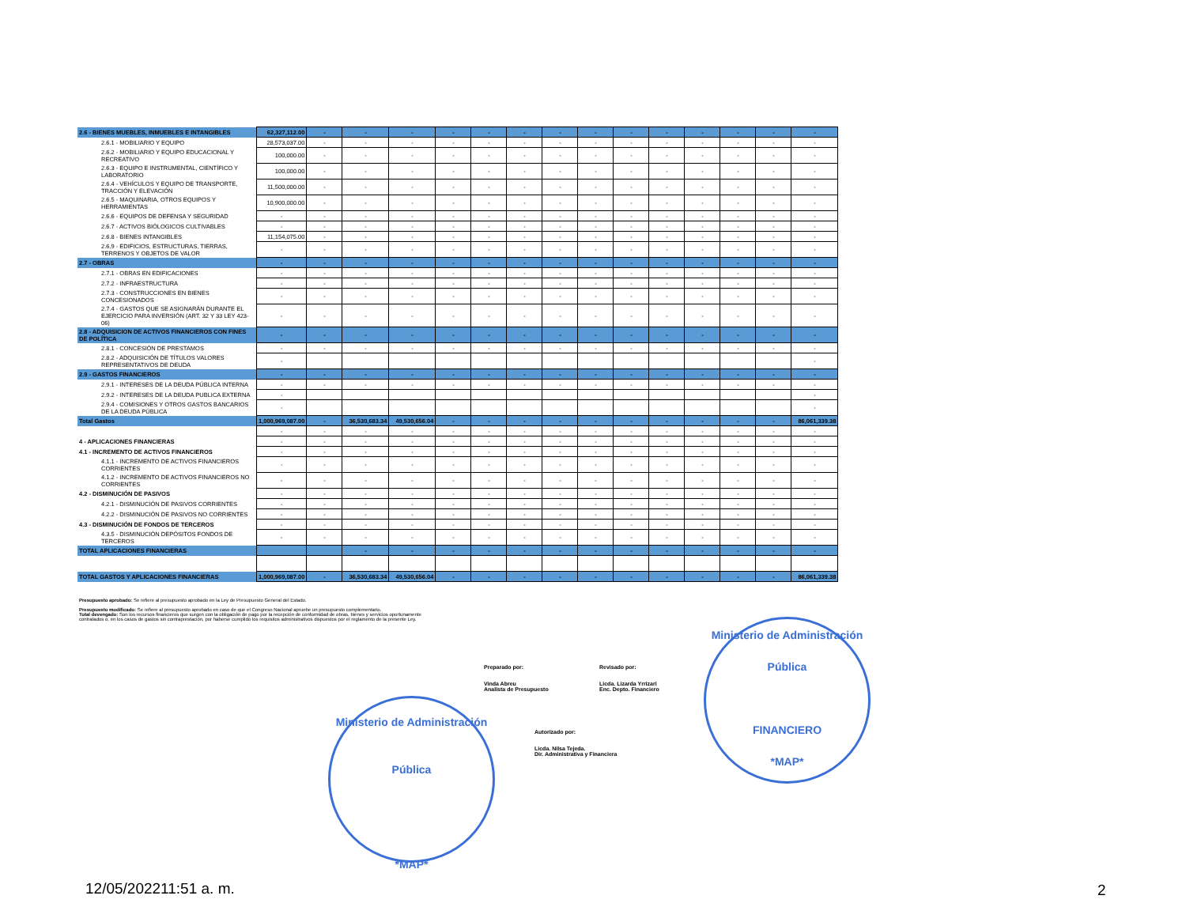| 2.6 - BIENES MUEBLES, INMUEBLES E INTANGIBLES | 62,327,112.00 | - | - | - | - | - | - | - | - | - | - | - | - | - | - |
| 2.6.1 - MOBILIARIO Y EQUIPO | 28,573,037.00 | - | - | - | - | - | - | - | - | - | - | - | - | - | - |
| 2.6.2 - MOBILIARIO Y EQUIPO EDUCACIONAL Y RECREATIVO | 100,000.00 | - | - | - | - | - | - | - | - | - | - | - | - | - | - |
| 2.6.3 - EQUIPO E INSTRUMENTAL, CIENTÍFICO Y LABORATORIO | 100,000.00 | - | - | - | - | - | - | - | - | - | - | - | - | - | - |
| 2.6.4 - VEHÍCULOS Y EQUIPO DE TRANSPORTE, TRACCIÓN Y ELEVACIÓN | 11,500,000.00 | - | - | - | - | - | - | - | - | - | - | - | - | - | - |
| 2.6.5 - MAQUINARIA, OTROS EQUIPOS Y HERRAMIENTAS | 10,900,000.00 | - | - | - | - | - | - | - | - | - | - | - | - | - | - |
| 2.6.6 - EQUIPOS DE DEFENSA Y SEGURIDAD | - | - | - | - | - | - | - | - | - | - | - | - | - | - | - |
| 2.6.7 - ACTIVOS BIÓLOGICOS CULTIVABLES | - | - | - | - | - | - | - | - | - | - | - | - | - | - | - |
| 2.6.8 - BIENES INTANGIBLES | 11,154,075.00 | - | - | - | - | - | - | - | - | - | - | - | - | - | - |
| 2.6.9 - EDIFICIOS, ESTRUCTURAS, TIERRAS, TERRENOS Y OBJETOS DE VALOR | - | - | - | - | - | - | - | - | - | - | - | - | - | - | - |
| 2.7 - OBRAS | - | - | - | - | - | - | - | - | - | - | - | - | - | - | - |
| 2.7.1 - OBRAS EN EDIFICACIONES | - | - | - | - | - | - | - | - | - | - | - | - | - | - | - |
| 2.7.2 - INFRAESTRUCTURA | - | - | - | - | - | - | - | - | - | - | - | - | - | - | - |
| 2.7.3 - CONSTRUCCIONES EN BIENES CONCESIONADOS | - | - | - | - | - | - | - | - | - | - | - | - | - | - | - |
| 2.7.4 - GASTOS QUE SE ASIGNARÁN DURANTE EL EJERCICIO PARA INVERSIÓN (ART. 32 Y 33 LEY 423-06) | - | - | - | - | - | - | - | - | - | - | - | - | - | - | - |
| 2.8 - ADQUISICION DE ACTIVOS FINANCIEROS CON FINES DE POLÍTICA | - | - | - | - | - | - | - | - | - | - | - | - | - | - | - |
| 2.8.1 - CONCESIÓN DE PRESTAMOS | - | - | - | - | - | - | - | - | - | - | - | - | - | - | - |
| 2.8.2 - ADQUISICIÓN DE TÍTULOS VALORES REPRESENTATIVOS DE DEUDA | - | | | | | | | | | | | | | | - |
| 2.9 - GASTOS FINANCIEROS | - | - | - | - | - | - | - | - | - | - | - | - | - | - | - |
| 2.9.1 - INTERESES DE LA DEUDA PÚBLICA INTERNA | - | - | - | - | - | - | - | - | - | - | - | - | - | - | - |
| 2.9.2 - INTERESES DE LA DEUDA PUBLICA EXTERNA | - | | | | | | | | | | | | | | - |
| 2.9.4 - COMISIONES Y OTROS GASTOS BANCARIOS DE LA DEUDA PÚBLICA | - | | | | | | | | | | | | | | - |
| Total Gastos | 1,000,969,087.00 | - | 36,530,683.34 | 49,530,656.04 | - | - | - | - | - | - | - | - | - | - | 86,061,339.38 |
| | - | - | - | - | - | - | - | - | - | - | - | - | - | - | - |
| 4 - APLICACIONES FINANCIERAS | - | - | - | - | - | - | - | - | - | - | - | - | - | - | - |
| 4.1 - INCREMENTO DE ACTIVOS FINANCIEROS | - | - | - | - | - | - | - | - | - | - | - | - | - | - | - |
| 4.1.1 - INCREMENTO DE ACTIVOS FINANCIEROS CORRIENTES | - | - | - | - | - | - | - | - | - | - | - | - | - | - | - |
| 4.1.2 - INCREMENTO DE ACTIVOS FINANCIEROS NO CORRIENTES | - | - | - | - | - | - | - | - | - | - | - | - | - | - | - |
| 4.2 - DISMINUCIÓN DE PASIVOS | - | - | - | - | - | - | - | - | - | - | - | - | - | - | - |
| 4.2.1 - DISMINUCIÓN DE PASIVOS CORRIENTES | - | - | - | - | - | - | - | - | - | - | - | - | - | - | - |
| 4.2.2 - DISMINUCIÓN DE PASIVOS NO CORRIENTES | - | - | - | - | - | - | - | - | - | - | - | - | - | - | - |
| 4.3 - DISMINUCIÓN DE FONDOS DE TERCEROS | - | - | - | - | - | - | - | - | - | - | - | - | - | - | - |
| 4.3.5 - DISMINUCIÓN DEPÓSITOS FONDOS DE TERCEROS | - | - | - | - | - | - | - | - | - | - | - | - | - | - | - |
| TOTAL APLICACIONES FINANCIERAS | | | - | - | - | - | - | - | - | - | - | - | - | - | - |
| TOTAL GASTOS Y APLICACIONES FINANCIERAS | 1,000,969,087.00 | - | 36,530,683.34 | 49,530,656.04 | - | - | - | - | - | - | - | - | - | - | 86,061,339.38 |
Presupuesto aprobado: Se refiere al presupuesto aprobado en la Ley de Presupuesto General del Estado.
Presupuesto modificado: Se refiere al presupuesto aprobado en caso de que el Congreso Nacional apruebe un presupuesto complementario.
Total devengado: Son los recursos financieros que surgen con la obligación de pago por la recepción de conformidad de obras, bienes y servicios oportunamente contratados o, en los casos de gastos sin contraprestación, por haberse cumplido los requisitos administrativos dispuestos por el reglamento de la presente Ley.
Preparado por:
Vinda Abreu
Analista de Presupuesto
Revisado por:
Licda. Lizarda Yrrizari
Enc. Depto. Financiero
Autorizado por:
Licda. Nilsa Tejeda.
Dir. Administrativa y Financiera
Ministerio de Administración Pública
*MAP*
Ministerio de Administración Pública
FINANCIERO
*MAP*
12/05/202211:51 a. m. 2